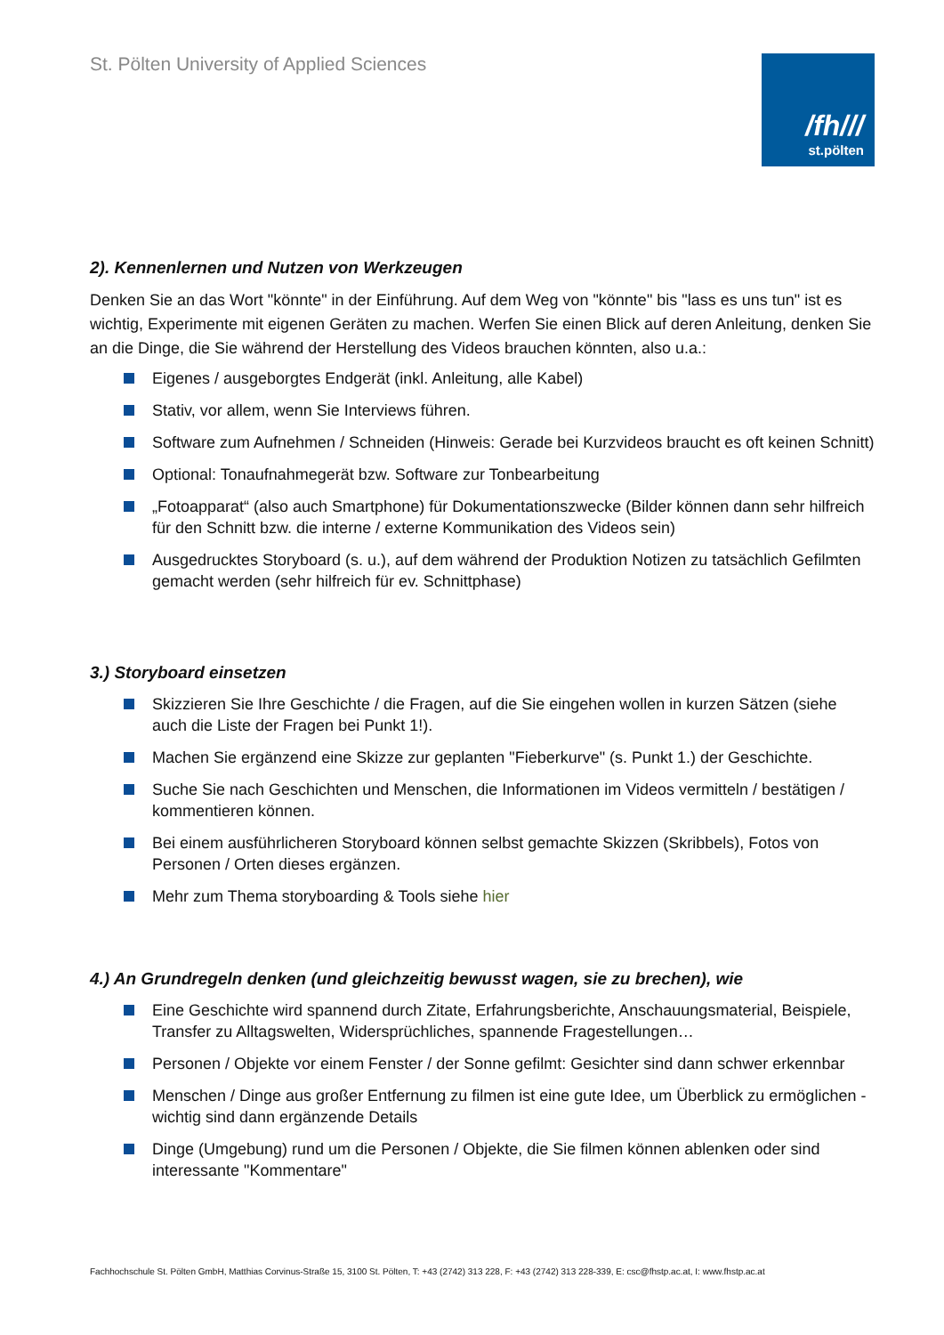St. Pölten University of Applied Sciences
/fh///
st.pölten
2). Kennenlernen und Nutzen von Werkzeugen
Denken Sie an das Wort "könnte" in der Einführung. Auf dem Weg von "könnte" bis "lass es uns tun" ist es wichtig, Experimente mit eigenen Geräten zu machen. Werfen Sie einen Blick auf deren Anleitung, denken Sie an die Dinge, die Sie während der Herstellung des Videos brauchen könnten, also u.a.:
Eigenes / ausgeborgtes Endgerät (inkl. Anleitung, alle Kabel)
Stativ, vor allem, wenn Sie Interviews führen.
Software zum Aufnehmen / Schneiden (Hinweis: Gerade bei Kurzvideos braucht es oft keinen Schnitt)
Optional: Tonaufnahmegerät bzw. Software zur Tonbearbeitung
„Fotoapparat“ (also auch Smartphone) für Dokumentationszwecke (Bilder können dann sehr hilfreich für den Schnitt bzw. die interne / externe Kommunikation des Videos sein)
Ausgedrucktes Storyboard (s. u.), auf dem während der Produktion Notizen zu tatsächlich Gefilmten gemacht werden (sehr hilfreich für ev. Schnittphase)
3.) Storyboard einsetzen
Skizzieren Sie Ihre Geschichte / die Fragen, auf die Sie eingehen wollen in kurzen Sätzen (siehe auch die Liste der Fragen bei Punkt 1!).
Machen Sie ergänzend eine Skizze zur geplanten "Fieberkurve" (s. Punkt 1.) der Geschichte.
Suche Sie nach Geschichten und Menschen, die Informationen im Videos vermitteln / bestätigen / kommentieren können.
Bei einem ausführlicheren Storyboard können selbst gemachte Skizzen (Skribbels), Fotos von Personen / Orten dieses ergänzen.
Mehr zum Thema storyboarding & Tools siehe hier
4.) An Grundregeln denken (und gleichzeitig bewusst wagen, sie zu brechen), wie
Eine Geschichte wird spannend durch Zitate, Erfahrungsberichte, Anschauungsmaterial, Beispiele, Transfer zu Alltagswelten, Widersprüchliches, spannende Fragestellungen…
Personen / Objekte vor einem Fenster / der Sonne gefilmt: Gesichter sind dann schwer erkennbar
Menschen / Dinge aus großer Entfernung zu filmen ist eine gute Idee, um Überblick zu ermöglichen - wichtig sind dann ergänzende Details
Dinge (Umgebung) rund um die Personen / Objekte, die Sie filmen können ablenken oder sind interessante "Kommentare"
Fachhochschule St. Pölten GmbH, Matthias Corvinus-Straße 15, 3100 St. Pölten, T: +43 (2742) 313 228, F: +43 (2742) 313 228-339, E: csc@fhstp.ac.at, I: www.fhstp.ac.at